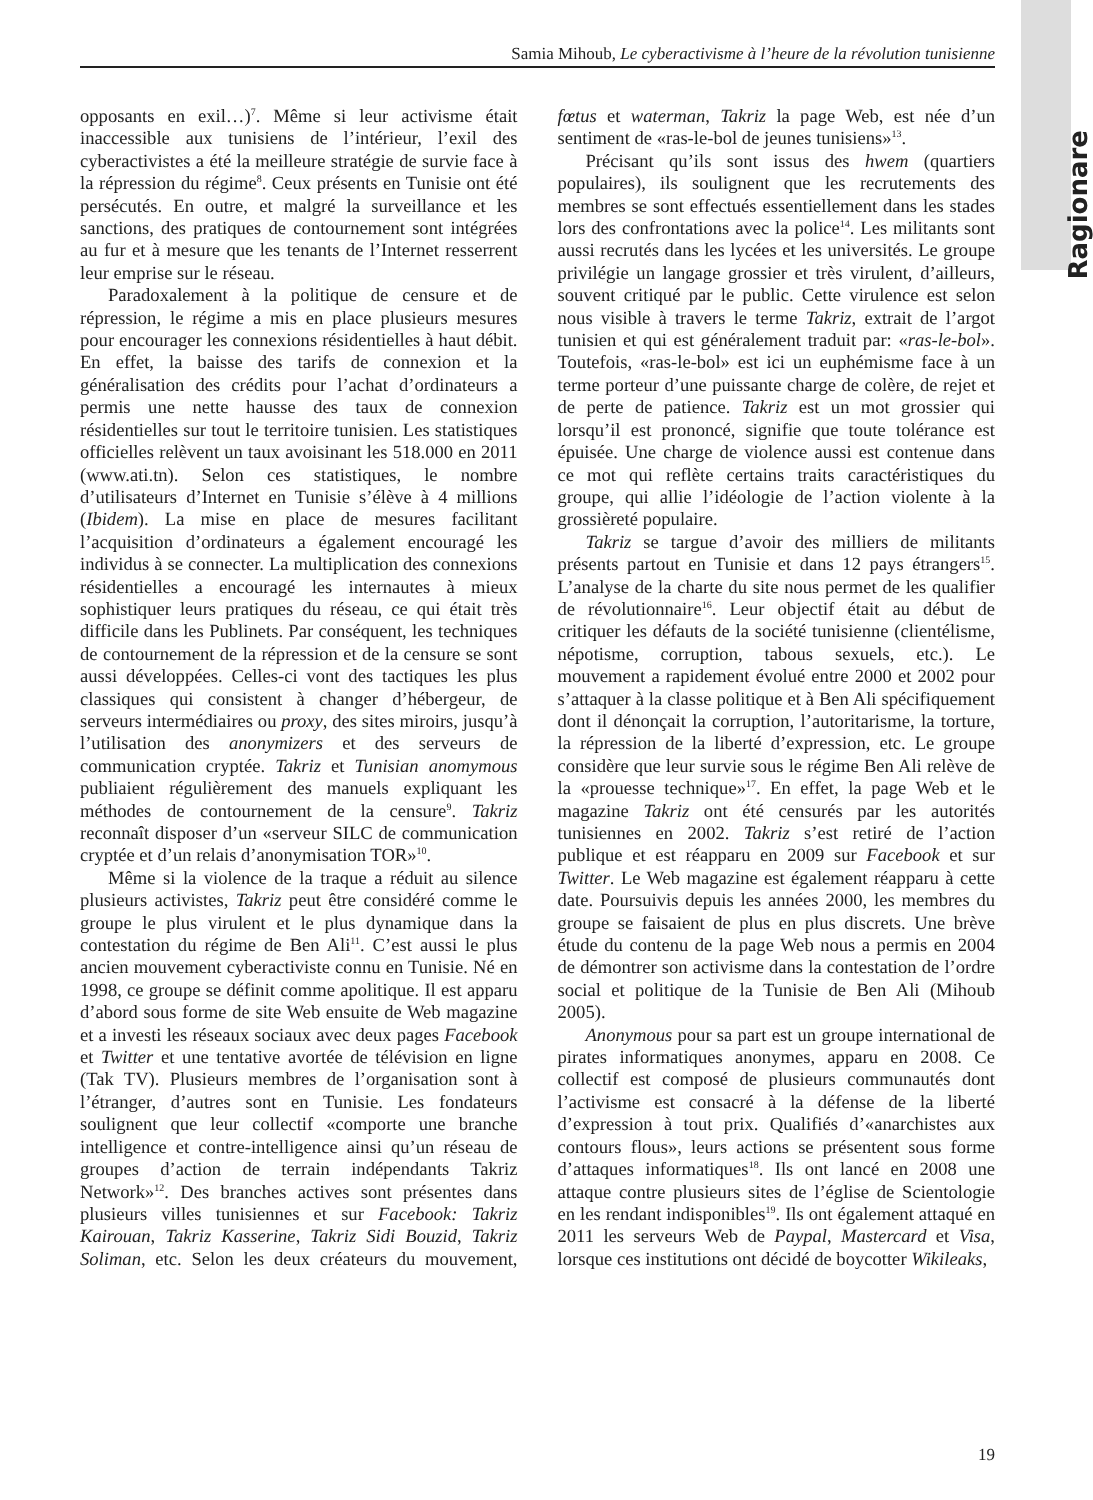Samia Mihoub, Le cyberactivisme à l’heure de la révolution tunisienne
opposants en exil…)<sup>7</sup>. Même si leur activisme était inaccessible aux tunisiens de l’intérieur, l’exil des cyberactivistes a été la meilleure stratégie de survie face à la répression du régime<sup>8</sup>. Ceux présents en Tunisie ont été persécutés. En outre, et malgré la surveillance et les sanctions, des pratiques de contournement sont intégrées au fur et à mesure que les tenants de l’Internet resserrent leur emprise sur le réseau.
Paradoxalement à la politique de censure et de répression, le régime a mis en place plusieurs mesures pour encourager les connexions résidentielles à haut débit. En effet, la baisse des tarifs de connexion et la généralisation des crédits pour l’achat d’ordinateurs a permis une nette hausse des taux de connexion résidentielles sur tout le territoire tunisien. Les statistiques officielles relèvent un taux avoisinant les 518.000 en 2011 (www.ati.tn). Selon ces statistiques, le nombre d’utilisateurs d’Internet en Tunisie s’élève à 4 millions (Ibidem). La mise en place de mesures facilitant l’acquisition d’ordinateurs a également encouragé les individus à se connecter. La multiplication des connexions résidentielles a encouragé les internautes à mieux sophistiquer leurs pratiques du réseau, ce qui était très difficile dans les Publinets. Par conséquent, les techniques de contournement de la répression et de la censure se sont aussi développées. Celles-ci vont des tactiques les plus classiques qui consistent à changer d’hébergeur, de serveurs intermédiaires ou proxy, des sites miroirs, jusqu’à l’utilisation des anonymizers et des serveurs de communication cryptée. Takriz et Tunisian anomymous publiaient régulièrement des manuels expliquant les méthodes de contournement de la censure<sup>9</sup>. Takriz reconnaît disposer d’un «serveur SILC de communication cryptée et d’un relais d’anonymisation TOR»<sup>10</sup>.
Même si la violence de la traque a réduit au silence plusieurs activistes, Takriz peut être considéré comme le groupe le plus virulent et le plus dynamique dans la contestation du régime de Ben Ali<sup>11</sup>. C’est aussi le plus ancien mouvement cyberactiviste connu en Tunisie. Né en 1998, ce groupe se définit comme apolitique. Il est apparu d’abord sous forme de site Web ensuite de Web magazine et a investi les réseaux sociaux avec deux pages Facebook et Twitter et une tentative avortée de télévision en ligne (Tak TV). Plusieurs membres de l’organisation sont à l’étranger, d’autres sont en Tunisie. Les fondateurs soulignent que leur collectif «comporte une branche intelligence et contre-intelligence ainsi qu’un réseau de groupes d’action de terrain indépendants Takriz Network»<sup>12</sup>. Des branches actives sont présentes dans plusieurs villes tunisiennes et sur Facebook: Takriz Kairouan, Takriz Kasserine, Takriz Sidi Bouzid, Takriz Soliman, etc. Selon les deux créateurs du mouvement, fœtus et waterman, Takriz la page Web, est née d’un sentiment de «ras-le-bol de jeunes tunisiens»<sup>13</sup>.
Précisant qu’ils sont issus des hwem (quartiers populaires), ils soulignent que les recrutements des membres se sont effectués essentiellement dans les stades lors des confrontations avec la police<sup>14</sup>. Les militants sont aussi recrutés dans les lycées et les universités. Le groupe privilégie un langage grossier et très virulent, d’ailleurs, souvent critiqué par le public. Cette virulence est selon nous visible à travers le terme Takriz, extrait de l’argot tunisien et qui est généralement traduit par: «ras-le-bol». Toutefois, «ras-le-bol» est ici un euphémisme face à un terme porteur d’une puissante charge de colère, de rejet et de perte de patience. Takriz est un mot grossier qui lorsqu’il est prononcé, signifie que toute tolérance est épuisée. Une charge de violence aussi est contenue dans ce mot qui reflète certains traits caractéristiques du groupe, qui allie l’idéologie de l’action violente à la grossièreté populaire.
Takriz se targue d’avoir des milliers de militants présents partout en Tunisie et dans 12 pays étrangers<sup>15</sup>. L’analyse de la charte du site nous permet de les qualifier de révolutionnaire<sup>16</sup>. Leur objectif était au début de critiquer les défauts de la société tunisienne (clientélisme, népotisme, corruption, tabous sexuels, etc.). Le mouvement a rapidement évolué entre 2000 et 2002 pour s’attaquer à la classe politique et à Ben Ali spécifiquement dont il dénonçait la corruption, l’autoritarisme, la torture, la répression de la liberté d’expression, etc. Le groupe considère que leur survie sous le régime Ben Ali relève de la «prouesse technique»<sup>17</sup>. En effet, la page Web et le magazine Takriz ont été censurés par les autorités tunisiennes en 2002. Takriz s’est retiré de l’action publique et est réapparu en 2009 sur Facebook et sur Twitter. Le Web magazine est également réapparu à cette date. Poursuivis depuis les années 2000, les membres du groupe se faisaient de plus en plus discrets. Une brève étude du contenu de la page Web nous a permis en 2004 de démontrer son activisme dans la contestation de l’ordre social et politique de la Tunisie de Ben Ali (Mihoub 2005).
Anonymous pour sa part est un groupe international de pirates informatiques anonymes, apparu en 2008. Ce collectif est composé de plusieurs communautés dont l’activisme est consacré à la défense de la liberté d’expression à tout prix. Qualifiés d’«anarchistes aux contours flous», leurs actions se présentent sous forme d’attaques informatiques<sup>18</sup>. Ils ont lancé en 2008 une attaque contre plusieurs sites de l’église de Scientologie en les rendant indisponibles<sup>19</sup>. Ils ont également attaqué en 2011 les serveurs Web de Paypal, Mastercard et Visa, lorsque ces institutions ont décidé de boycotter Wikileaks,
Ragionare
19